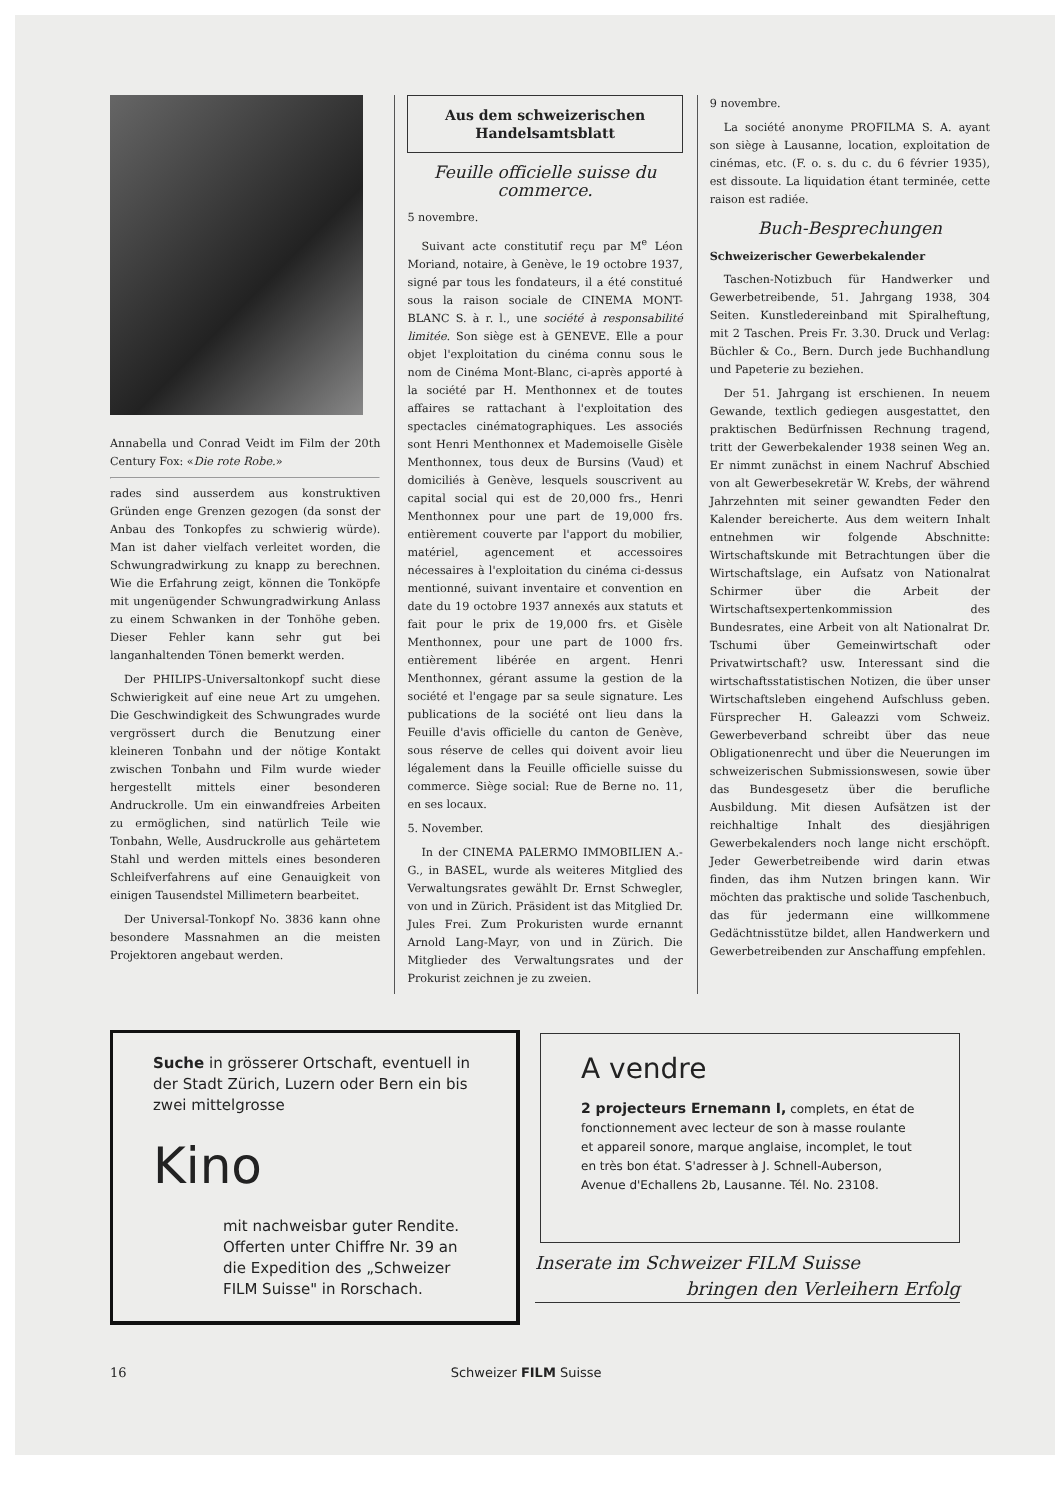Annabella und Conrad Veidt im Film der 20th Century Fox: «Die rote Robe.»
rades sind ausserdem aus konstruktiven Gründen enge Grenzen gezogen (da sonst der Anbau des Tonkopfes zu schwierig würde). Man ist daher vielfach verleitet worden, die Schwungradwirkung zu knapp zu berechnen. Wie die Erfahrung zeigt, können die Tonköpfe mit ungenügender Schwungradwirkung Anlass zu einem Schwanken in der Tonhöhe geben. Dieser Fehler kann sehr gut bei langanhaltenden Tönen bemerkt werden.
Der PHILIPS-Universaltonkopf sucht diese Schwierigkeit auf eine neue Art zu umgehen. Die Geschwindigkeit des Schwungrades wurde vergrössert durch die Benutzung einer kleineren Tonbahn und der nötige Kontakt zwischen Tonbahn und Film wurde wieder hergestellt mittels einer besonderen Andruckrolle. Um ein einwandfreies Arbeiten zu ermöglichen, sind natürlich Teile wie Tonbahn, Welle, Ausdruckrolle aus gehärtetem Stahl und werden mittels eines besonderen Schleifverfahrens auf eine Genauigkeit von einigen Tausendstel Millimetern bearbeitet.
Der Universal-Tonkopf No. 3836 kann ohne besondere Massnahmen an die meisten Projektoren angebaut werden.
Aus dem schweizerischen
Handelsamtsblatt
Feuille officielle suisse du commerce.
5 novembre.
Suivant acte constitutif reçu par M<sup>e</sup> Léon Moriand, notaire, à Genève, le 19 octobre 1937, signé par tous les fondateurs, il a été constitué sous la raison sociale de CINEMA MONT-BLANC S. à r. l., une société à responsabilité limitée. Son siège est à GENEVE. Elle a pour objet l'exploitation du cinéma connu sous le nom de Cinéma Mont-Blanc, ci-après apporté à la société par H. Menthonnex et de toutes affaires se rattachant à l'exploitation des spectacles cinématographiques. Les associés sont Henri Menthonnex et Mademoiselle Gisèle Menthonnex, tous deux de Bursins (Vaud) et domiciliés à Genève, lesquels souscrivent au capital social qui est de 20,000 frs., Henri Menthonnex pour une part de 19,000 frs. entièrement couverte par l'apport du mobilier, matériel, agencement et accessoires nécessaires à l'exploitation du cinéma ci-dessus mentionné, suivant inventaire et convention en date du 19 octobre 1937 annexés aux statuts et fait pour le prix de 19,000 frs. et Gisèle Menthonnex, pour une part de 1000 frs. entièrement libérée en argent. Henri Menthonnex, gérant assume la gestion de la société et l'engage par sa seule signature. Les publications de la société ont lieu dans la Feuille d'avis officielle du canton de Genève, sous réserve de celles qui doivent avoir lieu légalement dans la Feuille officielle suisse du commerce. Siège social: Rue de Berne no. 11, en ses locaux.
5. November.
In der CINEMA PALERMO IMMOBILIEN A.-G., in BASEL, wurde als weiteres Mitglied des Verwaltungsrates gewählt Dr. Ernst Schwegler, von und in Zürich. Präsident ist das Mitglied Dr. Jules Frei. Zum Prokuristen wurde ernannt Arnold Lang-Mayr, von und in Zürich. Die Mitglieder des Verwaltungsrates und der Prokurist zeichnen je zu zweien.
9 novembre.
La société anonyme PROFILMA S. A. ayant son siège à Lausanne, location, exploitation de cinémas, etc. (F. o. s. du c. du 6 février 1935), est dissoute. La liquidation étant terminée, cette raison est radiée.
Buch-Besprechungen
Schweizerischer Gewerbekalender
Taschen-Notizbuch für Handwerker und Gewerbetreibende, 51. Jahrgang 1938, 304 Seiten. Kunstledereinband mit Spiralheftung, mit 2 Taschen. Preis Fr. 3.30. Druck und Verlag: Büchler & Co., Bern. Durch jede Buchhandlung und Papeterie zu beziehen.
Der 51. Jahrgang ist erschienen. In neuem Gewande, textlich gediegen ausgestattet, den praktischen Bedürfnissen Rechnung tragend, tritt der Gewerbekalender 1938 seinen Weg an. Er nimmt zunächst in einem Nachruf Abschied von alt Gewerbesekretär W. Krebs, der während Jahrzehnten mit seiner gewandten Feder den Kalender bereicherte. Aus dem weitern Inhalt entnehmen wir folgende Abschnitte: Wirtschaftskunde mit Betrachtungen über die Wirtschaftslage, ein Aufsatz von Nationalrat Schirmer über die Arbeit der Wirtschaftsexpertenkommission des Bundesrates, eine Arbeit von alt Nationalrat Dr. Tschumi über Gemeinwirtschaft oder Privatwirtschaft? usw. Interessant sind die wirtschaftsstatistischen Notizen, die über unser Wirtschaftsleben eingehend Aufschluss geben. Fürsprecher H. Galeazzi vom Schweiz. Gewerbeverband schreibt über das neue Obligationenrecht und über die Neuerungen im schweizerischen Submissionswesen, sowie über das Bundesgesetz über die berufliche Ausbildung. Mit diesen Aufsätzen ist der reichhaltige Inhalt des diesjährigen Gewerbekalenders noch lange nicht erschöpft. Jeder Gewerbetreibende wird darin etwas finden, das ihm Nutzen bringen kann. Wir möchten das praktische und solide Taschenbuch, das für jedermann eine willkommene Gedächtnisstütze bildet, allen Handwerkern und Gewerbetreibenden zur Anschaffung empfehlen.
Suche in grösserer Ortschaft, eventuell in der Stadt Zürich, Luzern oder Bern ein bis zwei mittelgrosse
Kino
mit nachweisbar guter Rendite. Offerten unter Chiffre Nr. 39 an die Expedition des „Schweizer FILM Suisse" in Rorschach.
A vendre
2 projecteurs Ernemann I, complets, en état de fonctionnement avec lecteur de son à masse roulante et appareil sonore, marque anglaise, incomplet, le tout en très bon état. S'adresser à J. Schnell-Auberson, Avenue d'Echallens 2b, Lausanne. Tél. No. 23108.
Inserate im Schweizer FILM Suisse
bringen den Verleihern Erfolg
16 Schweizer FILM Suisse